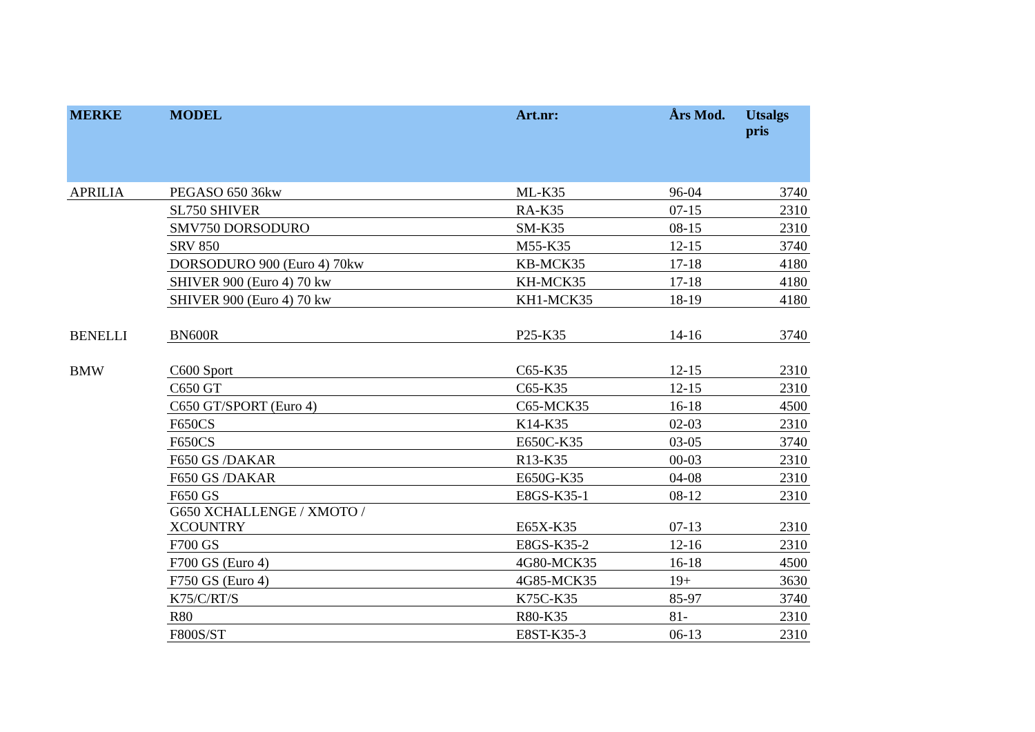| MERKE | MODEL | Art.nr: | Års Mod. | Utsalgs pris |
| --- | --- | --- | --- | --- |
| APRILIA | PEGASO 650 36kw | ML-K35 | 96-04 | 3740 |
| | SL750 SHIVER | RA-K35 | 07-15 | 2310 |
| | SMV750 DORSODURO | SM-K35 | 08-15 | 2310 |
| | SRV 850 | M55-K35 | 12-15 | 3740 |
| | DORSODURO 900 (Euro 4) 70kw | KB-MCK35 | 17-18 | 4180 |
| | SHIVER 900 (Euro 4) 70 kw | KH-MCK35 | 17-18 | 4180 |
| | SHIVER 900 (Euro 4) 70 kw | KH1-MCK35 | 18-19 | 4180 |
| BENELLI | BN600R | P25-K35 | 14-16 | 3740 |
| BMW | C600 Sport | C65-K35 | 12-15 | 2310 |
| | C650 GT | C65-K35 | 12-15 | 2310 |
| | C650 GT/SPORT (Euro 4) | C65-MCK35 | 16-18 | 4500 |
| | F650CS | K14-K35 | 02-03 | 2310 |
| | F650CS | E650C-K35 | 03-05 | 3740 |
| | F650 GS /DAKAR | R13-K35 | 00-03 | 2310 |
| | F650 GS /DAKAR | E650G-K35 | 04-08 | 2310 |
| | F650 GS | E8GS-K35-1 | 08-12 | 2310 |
| | G650 XCHALLENGE / XMOTO / XCOUNTRY | E65X-K35 | 07-13 | 2310 |
| | F700 GS | E8GS-K35-2 | 12-16 | 2310 |
| | F700 GS (Euro 4) | 4G80-MCK35 | 16-18 | 4500 |
| | F750 GS (Euro 4) | 4G85-MCK35 | 19+ | 3630 |
| | K75/C/RT/S | K75C-K35 | 85-97 | 3740 |
| | R80 | R80-K35 | 81- | 2310 |
| | F800S/ST | E8ST-K35-3 | 06-13 | 2310 |